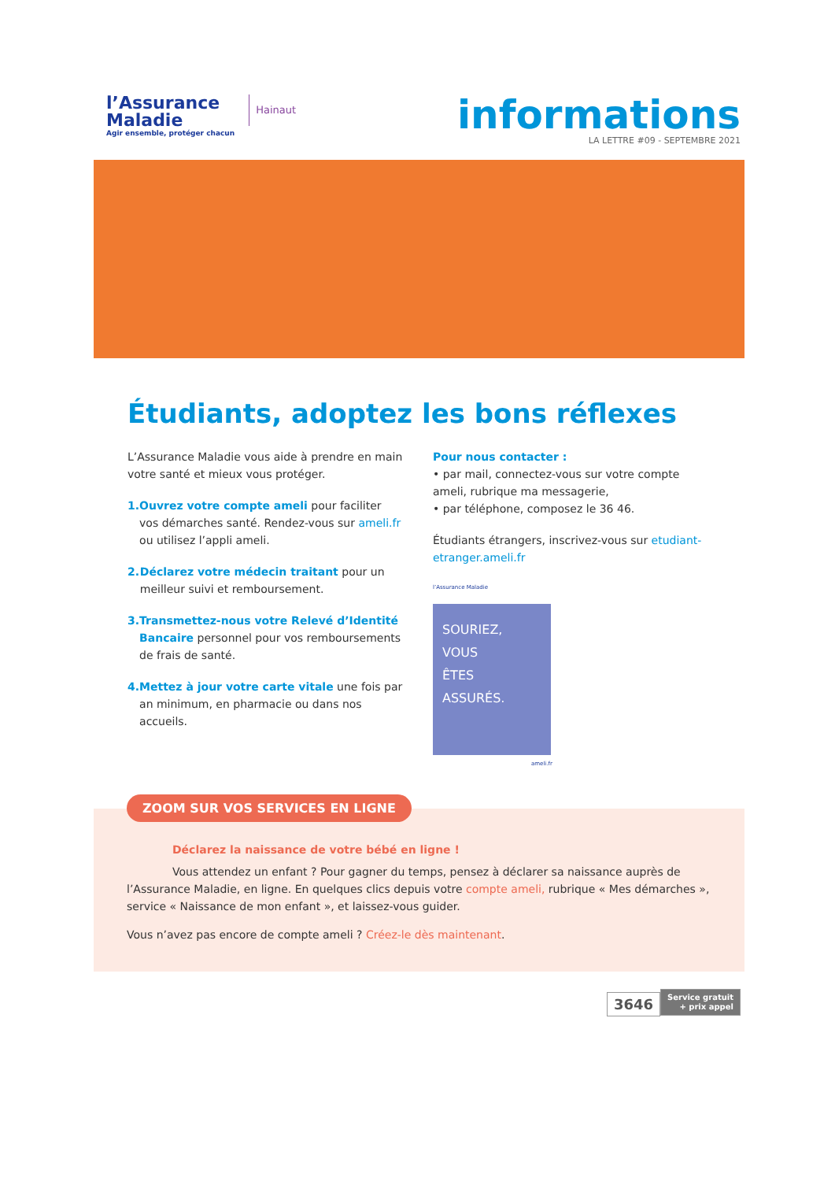l’Assurance
Maladie
Agir ensemble, protéger chacun
Hainaut
informations
LA LETTRE #09 - SEPTEMBRE 2021
Étudiants, adoptez les bons réflexes
L’Assurance Maladie vous aide à prendre en main votre santé et mieux vous protéger.
1. Ouvrez votre compte ameli pour faciliter vos démarches santé. Rendez-vous sur ameli.fr ou utilisez l’appli ameli.
2. Déclarez votre médecin traitant pour un meilleur suivi et remboursement.
3. Transmettez-nous votre Relevé d’Identité Bancaire personnel pour vos remboursements de frais de santé.
4. Mettez à jour votre carte vitale une fois par an minimum, en pharmacie ou dans nos accueils.
Pour nous contacter :
• par mail, connectez-vous sur votre compte ameli, rubrique ma messagerie,
• par téléphone, composez le 36 46.
Étudiants étrangers, inscrivez-vous sur etudiant-etranger.ameli.fr
l’Assurance Maladie
SOURIEZ,
VOUS
ÊTES
ASSURÉS.
ameli.fr
ZOOM SUR VOS SERVICES EN LIGNE
Déclarez la naissance de votre bébé en ligne !
Vous attendez un enfant ? Pour gagner du temps, pensez à déclarer sa naissance auprès de l’Assurance Maladie, en ligne. En quelques clics depuis votre compte ameli, rubrique « Mes démarches », service « Naissance de mon enfant », et laissez-vous guider.
Vous n’avez pas encore de compte ameli ? Créez-le dès maintenant.
3646 Service gratuit
+ prix appel